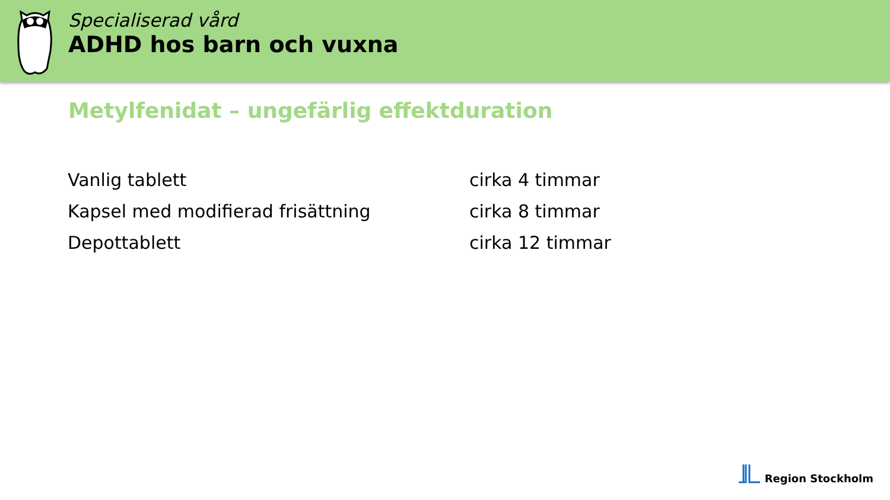Specialiserad vård
ADHD hos barn och vuxna
Metylfenidat – ungefärlig effektduration
| Vanlig tablett | cirka 4 timmar |
| Kapsel med modifierad frisättning | cirka 8 timmar |
| Depottablett | cirka 12 timmar |
Region Stockholm